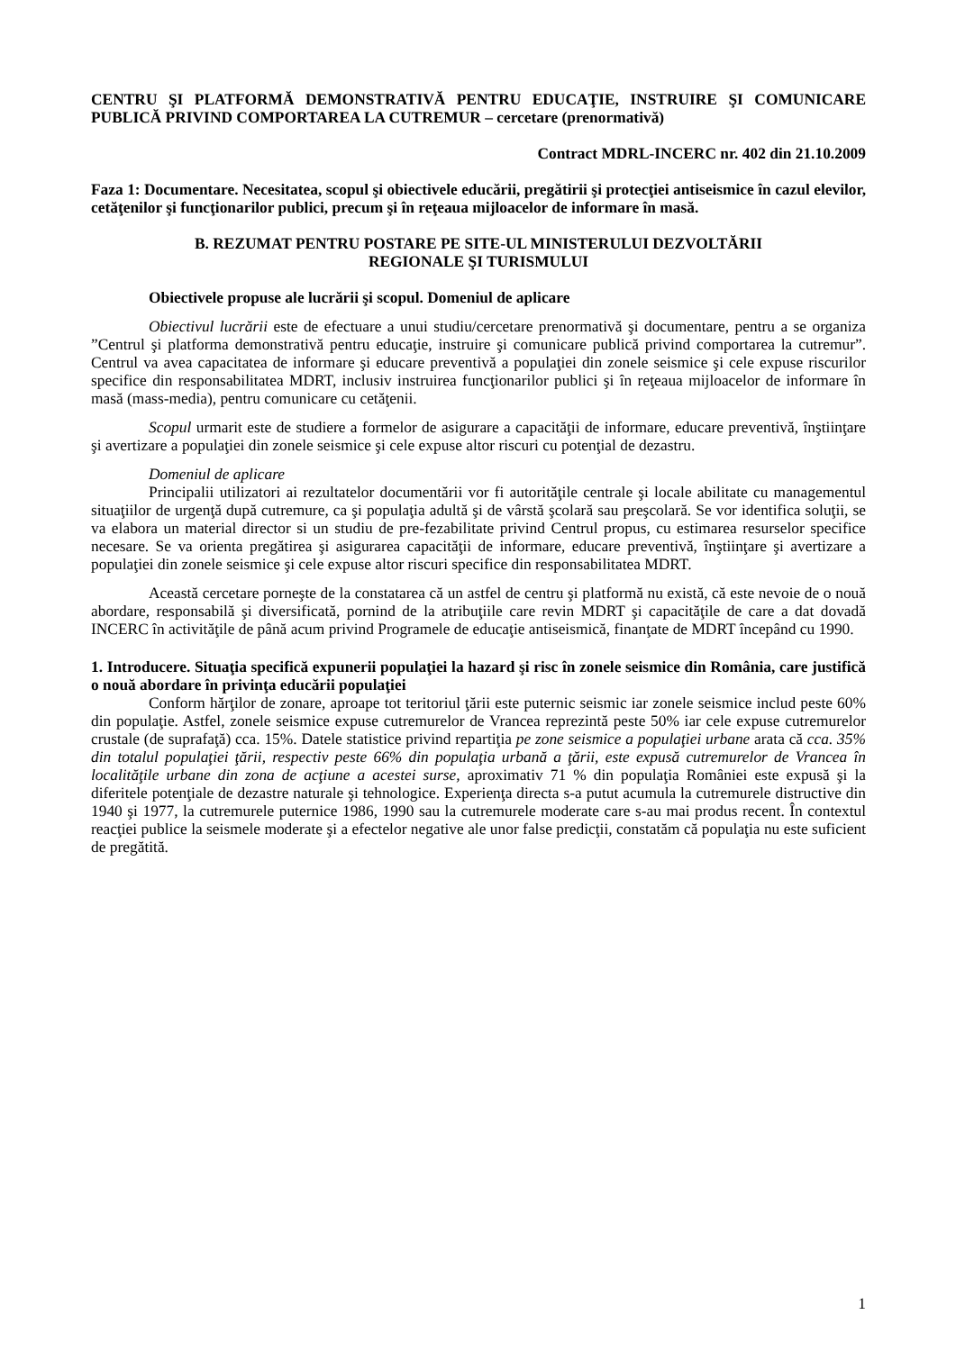CENTRU ŞI PLATFORMĂ DEMONSTRATIVĂ PENTRU EDUCAŢIE, INSTRUIRE ŞI COMUNICARE PUBLICĂ PRIVIND COMPORTAREA LA CUTREMUR – cercetare (prenormativă)
Contract MDRL-INCERC nr. 402 din 21.10.2009
Faza 1: Documentare. Necesitatea, scopul şi obiectivele educării, pregătirii şi protecţiei antiseismice în cazul elevilor, cetăţenilor şi funcţionarilor publici, precum şi în reţeaua mijloacelor de informare în masă.
B. REZUMAT PENTRU POSTARE PE SITE-UL MINISTERULUI DEZVOLTĂRII
REGIONALE ŞI TURISMULUI
Obiectivele propuse ale lucrării şi scopul. Domeniul de aplicare
Obiectivul lucrării este de efectuare a unui studiu/cercetare prenormativă şi documentare, pentru a se organiza ”Centrul şi platforma demonstrativă pentru educaţie, instruire şi comunicare publică privind comportarea la cutremur”. Centrul va avea capacitatea de informare şi educare preventivă a populaţiei din zonele seismice şi cele expuse riscurilor specifice din responsabilitatea MDRT, inclusiv instruirea funcţionarilor publici şi în reţeaua mijloacelor de informare în masă (mass-media), pentru comunicare cu cetăţenii.
Scopul urmarit este de studiere a formelor de asigurare a capacităţii de informare, educare preventivă, înştiinţare şi avertizare a populaţiei din zonele seismice şi cele expuse altor riscuri cu potenţial de dezastru.
Domeniul de aplicare
Principalii utilizatori ai rezultatelor documentării vor fi autorităţile centrale şi locale abilitate cu managementul situaţiilor de urgenţă după cutremure, ca şi populaţia adultă şi de vârstă şcolară sau preşcolară. Se vor identifica soluţii, se va elabora un material director si un studiu de pre-fezabilitate privind Centrul propus, cu estimarea resurselor specifice necesare. Se va orienta pregătirea şi asigurarea capacităţii de informare, educare preventivă, înştiinţare şi avertizare a populaţiei din zonele seismice şi cele expuse altor riscuri specifice din responsabilitatea MDRT.
Această cercetare porneşte de la constatarea că un astfel de centru şi platformă nu există, că este nevoie de o nouă abordare, responsabilă şi diversificată, pornind de la atribuţiile care revin MDRT şi capacităţile de care a dat dovadă INCERC în activităţile de până acum privind Programele de educaţie antiseismică, finanţate de MDRT începând cu 1990.
1. Introducere. Situaţia specifică expunerii populaţiei la hazard şi risc în zonele seismice din România, care justifică o nouă abordare în privinţa educării populaţiei
Conform hărţilor de zonare, aproape tot teritoriul ţării este puternic seismic iar zonele seismice includ peste 60% din populaţie. Astfel, zonele seismice expuse cutremurelor de Vrancea reprezintă peste 50% iar cele expuse cutremurelor crustale (de suprafaţă) cca. 15%. Datele statistice privind repartiţia pe zone seismice a populaţiei urbane arata că cca. 35% din totalul populaţiei ţării, respectiv peste 66% din populaţia urbană a ţării, este expusă cutremurelor de Vrancea în localităţile urbane din zona de acţiune a acestei surse, aproximativ 71 % din populaţia României este expusă şi la diferitele potenţiale de dezastre naturale şi tehnologice. Experienţa directa s-a putut acumula la cutremurele distructive din 1940 şi 1977, la cutremurele puternice 1986, 1990 sau la cutremurele moderate care s-au mai produs recent. În contextul reacţiei publice la seismele moderate şi a efectelor negative ale unor false predicţii, constatăm că populaţia nu este suficient de pregătită.
1